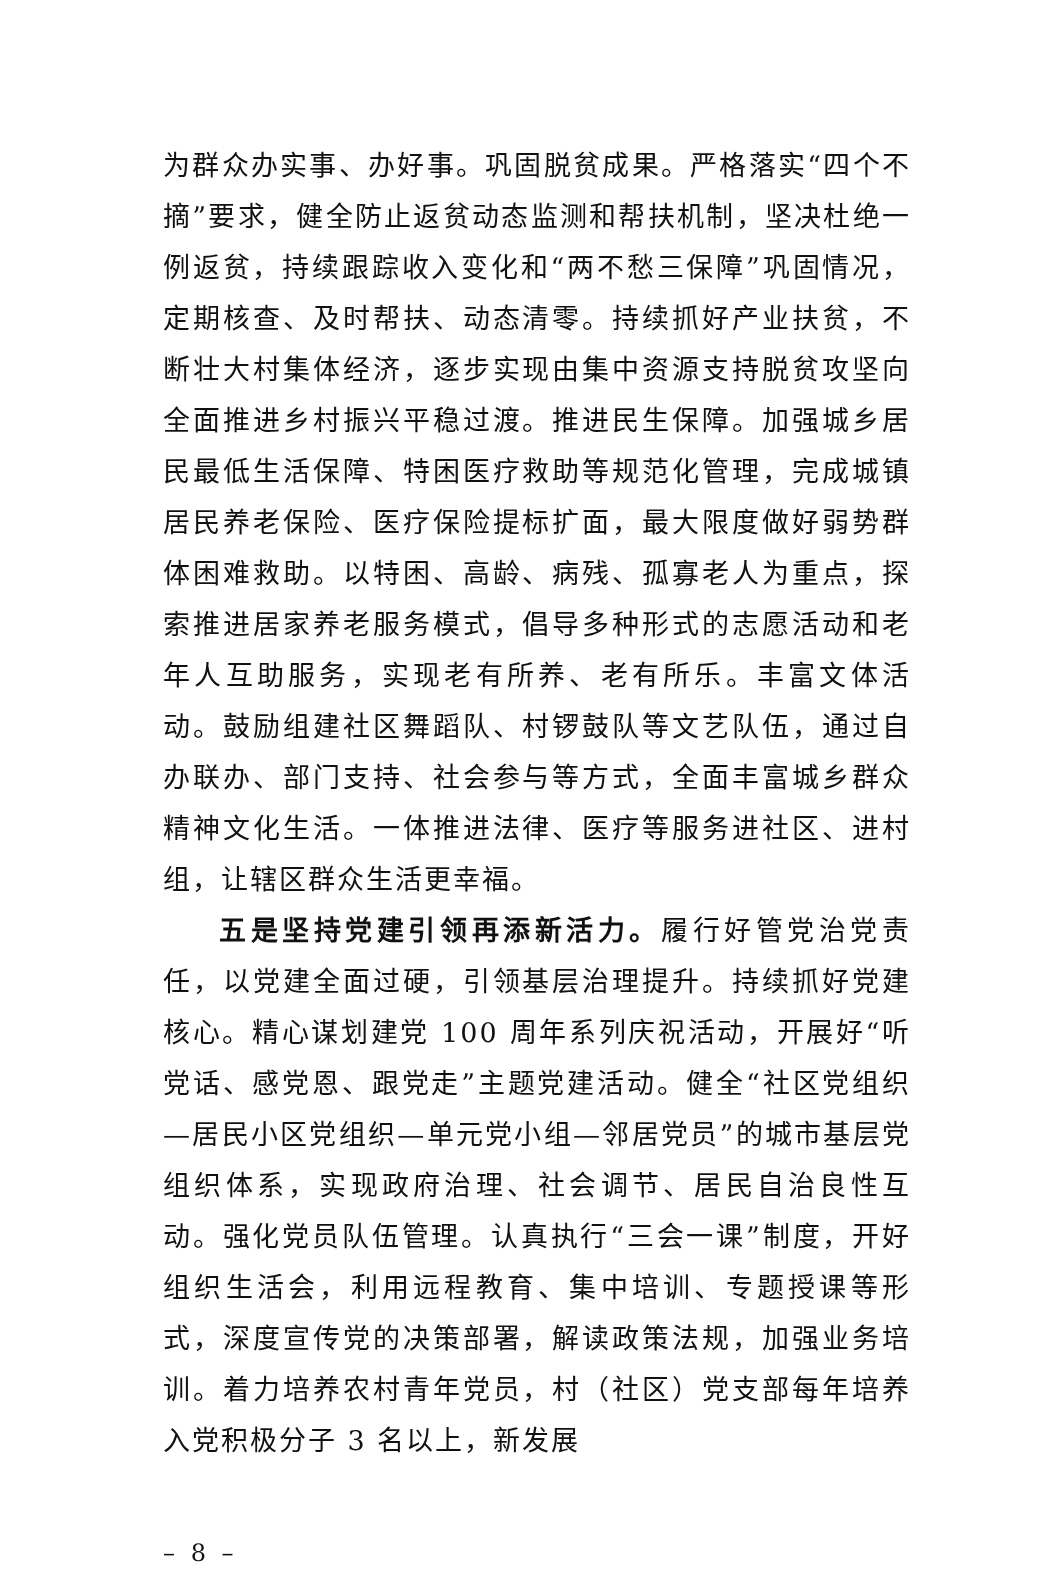为群众办实事、办好事。巩固脱贫成果。严格落实“四个不摘”要求，健全防止返贫动态监测和帮扶机制，坚决杜绝一例返贫，持续跟踪收入变化和“两不愁三保障”巩固情况，定期核查、及时帮扶、动态清零。持续抓好产业扶贫，不断壮大村集体经济，逐步实现由集中资源支持脱贫攻坚向全面推进乡村振兴平稳过渡。推进民生保障。加强城乡居民最低生活保障、特困医疗救助等规范化管理，完成城镇居民养老保险、医疗保险提标扩面，最大限度做好弱势群体困难救助。以特困、高龄、病残、孤寡老人为重点，探索推进居家养老服务模式，倡导多种形式的志愿活动和老年人互助服务，实现老有所养、老有所乐。丰富文体活动。鼓励组建社区舞蹈队、村锣鼓队等文艺队伍，通过自办联办、部门支持、社会参与等方式，全面丰富城乡群众精神文化生活。一体推进法律、医疗等服务进社区、进村组，让辖区群众生活更幸福。
五是坚持党建引领再添新活力。履行好管党治党责任，以党建全面过硬，引领基层治理提升。持续抓好党建核心。精心谋划建党 100 周年系列庆祝活动，开展好“听党话、感党恩、跟党走”主题党建活动。健全“社区党组织—居民小区党组织—单元党小组—邻居党员”的城市基层党组织体系，实现政府治理、社会调节、居民自治良性互动。强化党员队伍管理。认真执行“三会一课”制度，开好组织生活会，利用远程教育、集中培训、专题授课等形式，深度宣传党的决策部署，解读政策法规，加强业务培训。着力培养农村青年党员，村（社区）党支部每年培养入党积极分子 3 名以上，新发展
– 8 –